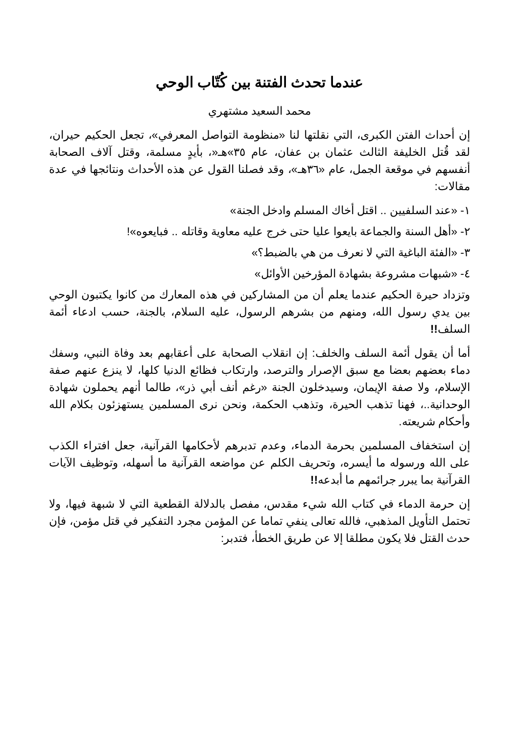عندما تحدث الفتنة بين كُتّاب الوحي
محمد السعيد مشتهري
إن أحداث الفتن الكبرى، التي نقلتها لنا «منظومة التواصل المعرفي»، تجعل الحكيم حيران، لقد قُتل الخليفة الثالث عثمان بن عفان، عام ٣٥»هـ«، بأيدٍ مسلمة، وقتل آلاف الصحابة أنفسهم في موقعة الجمل، عام «٣٦هـ»، وقد فصلنا القول عن هذه الأحداث ونتائجها في عدة مقالات:
١- «عند السلفيين .. اقتل أخاك المسلم وادخل الجنة»
٢- «أهل السنة والجماعة بايعوا عليا حتى خرج عليه معاوية وقاتله .. فبايعوه»!
٣- «الفئة الباغية التي لا نعرف من هي بالضبط؟»
٤- «شبهات مشروعة بشهادة المؤرخين الأوائل»
وتزداد حيرة الحكيم عندما يعلم أن من المشاركين في هذه المعارك من كانوا يكتبون الوحي بين يدي رسول الله، ومنهم من بشرهم الرسول، عليه السلام، بالجنة، حسب ادعاء أئمة السلف!!
أما أن يقول أئمة السلف والخلف: إن انقلاب الصحابة على أعقابهم بعد وفاة النبي، وسفك دماء بعضهم بعضا مع سبق الإصرار والترصد، وارتكاب فظائع الدنيا كلها، لا ينزع عنهم صفة الإسلام، ولا صفة الإيمان، وسيدخلون الجنة «رغم أنف أبي ذر»، طالما أنهم يحملون شهادة الوحدانية..، فهنا تذهب الحيرة، وتذهب الحكمة، ونحن نرى المسلمين يستهزئون بكلام الله وأحكام شريعته.
إن استخفاف المسلمين بحرمة الدماء، وعدم تدبرهم لأحكامها القرآنية، جعل افتراء الكذب على الله ورسوله ما أيسره، وتحريف الكلم عن مواضعه القرآنية ما أسهله، وتوظيف الآيات القرآنية بما يبرر جرائمهم ما أبدعه!!
إن حرمة الدماء في كتاب الله شيء مقدس، مفصل بالدلالة القطعية التي لا شبهة فيها، ولا تحتمل التأويل المذهبي، فالله تعالى ينفي تماما عن المؤمن مجرد التفكير في قتل مؤمن، فإن حدث القتل فلا يكون مطلقا إلا عن طريق الخطأ، فتدبر: